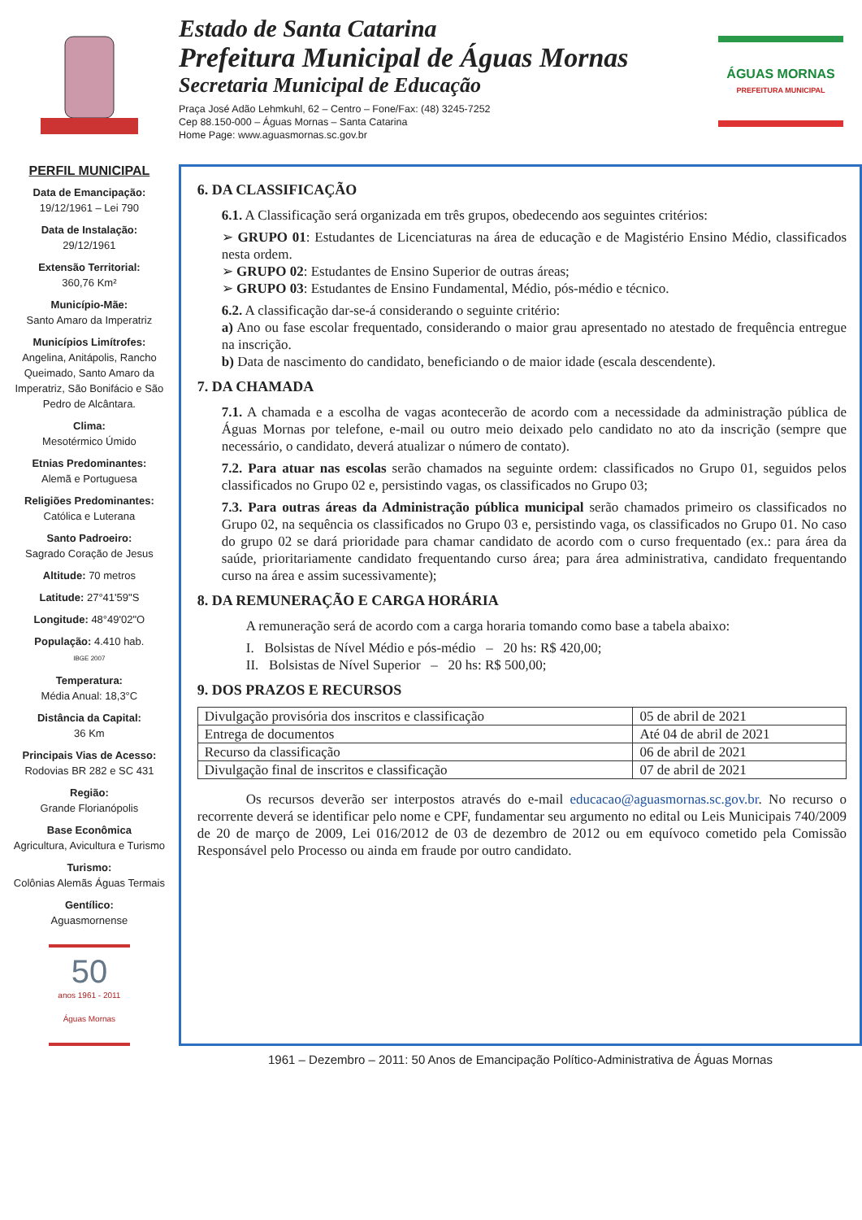Estado de Santa Catarina
Prefeitura Municipal de Águas Mornas
Secretaria Municipal de Educação
Praça José Adão Lehmkuhl, 62 – Centro – Fone/Fax: (48) 3245-7252
Cep 88.150-000 – Águas Mornas – Santa Catarina
Home Page: www.aguasmornas.sc.gov.br
ÁGUAS MORNAS
PREFEITURA MUNICIPAL
PERFIL MUNICIPAL
Data de Emancipação:
19/12/1961 – Lei 790
Data de Instalação:
29/12/1961
Extensão Territorial:
360,76 Km²
Município-Mãe:
Santo Amaro da Imperatriz
Municípios Limítrofes:
Angelina, Anitápolis, Rancho Queimado, Santo Amaro da Imperatriz, São Bonifácio e São Pedro de Alcântara.
Clima:
Mesotérmico Úmido
Etnias Predominantes:
Alemã e Portuguesa
Religiões Predominantes:
Católica e Luterana
Santo Padroeiro:
Sagrado Coração de Jesus
Altitude: 70 metros
Latitude: 27°41'59"S
Longitude: 48°49'02"O
População: 4.410 hab.
IBGE 2007
Temperatura:
Média Anual: 18,3°C
Distância da Capital:
36 Km
Principais Vias de Acesso:
Rodovias BR 282 e SC 431
Região:
Grande Florianópolis
Base Econômica
Agricultura, Avicultura e Turismo
Turismo:
Colônias Alemãs Águas Termais
Gentílico:
Aguasmornense
50
anos 1961 - 2011 Águas Mornas
6. DA CLASSIFICAÇÃO
6.1. A Classificação será organizada em três grupos, obedecendo aos seguintes critérios:
➢ GRUPO 01: Estudantes de Licenciaturas na área de educação e de Magistério Ensino Médio, classificados nesta ordem.
➢ GRUPO 02: Estudantes de Ensino Superior de outras áreas;
➢ GRUPO 03: Estudantes de Ensino Fundamental, Médio, pós-médio e técnico.
6.2. A classificação dar-se-á considerando o seguinte critério:
a) Ano ou fase escolar frequentado, considerando o maior grau apresentado no atestado de frequência entregue na inscrição.
b) Data de nascimento do candidato, beneficiando o de maior idade (escala descendente).
7. DA CHAMADA
7.1. A chamada e a escolha de vagas acontecerão de acordo com a necessidade da administração pública de Águas Mornas por telefone, e-mail ou outro meio deixado pelo candidato no ato da inscrição (sempre que necessário, o candidato, deverá atualizar o número de contato).
7.2. Para atuar nas escolas serão chamados na seguinte ordem: classificados no Grupo 01, seguidos pelos classificados no Grupo 02 e, persistindo vagas, os classificados no Grupo 03;
7.3. Para outras áreas da Administração pública municipal serão chamados primeiro os classificados no Grupo 02, na sequência os classificados no Grupo 03 e, persistindo vaga, os classificados no Grupo 01. No caso do grupo 02 se dará prioridade para chamar candidato de acordo com o curso frequentado (ex.: para área da saúde, prioritariamente candidato frequentando curso área; para área administrativa, candidato frequentando curso na área e assim sucessivamente);
8. DA REMUNERAÇÃO E CARGA HORÁRIA
A remuneração será de acordo com a carga horaria tomando como base a tabela abaixo:
I. Bolsistas de Nível Médio e pós-médio – 20 hs: R$ 420,00;
II. Bolsistas de Nível Superior – 20 hs: R$ 500,00;
9. DOS PRAZOS E RECURSOS
| Divulgação provisória dos inscritos e classificação | 05 de abril de 2021 |
| Entrega de documentos | Até 04 de abril de 2021 |
| Recurso da classificação | 06 de abril de 2021 |
| Divulgação final de inscritos e classificação | 07 de abril de 2021 |
Os recursos deverão ser interpostos através do e-mail educacao@aguasmornas.sc.gov.br. No recurso o recorrente deverá se identificar pelo nome e CPF, fundamentar seu argumento no edital ou Leis Municipais 740/2009 de 20 de março de 2009, Lei 016/2012 de 03 de dezembro de 2012 ou em equívoco cometido pela Comissão Responsável pelo Processo ou ainda em fraude por outro candidato.
1961 – Dezembro – 2011: 50 Anos de Emancipação Político-Administrativa de Águas Mornas